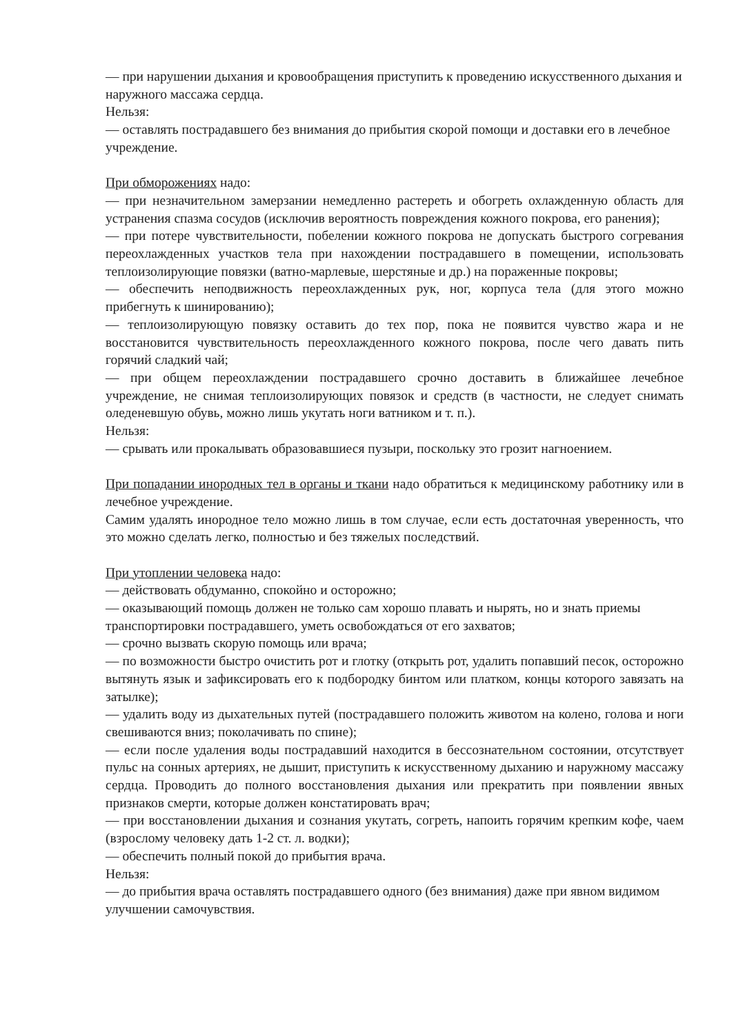— при нарушении дыхания и кровообращения приступить к проведению искусственного дыхания и наружного массажа сердца.
Нельзя:
— оставлять пострадавшего без внимания до прибытия скорой помощи и доставки его в лечебное учреждение.
При обморожениях надо:
— при незначительном замерзании немедленно растереть и обогреть охлажденную область для устранения спазма сосудов (исключив вероятность повреждения кожного покрова, его ранения);
— при потере чувствительности, побелении кожного покрова не допускать быстрого согревания переохлажденных участков тела при нахождении пострадавшего в помещении, использовать теплоизолирующие повязки (ватно-марлевые, шерстяные и др.) на пораженные покровы;
— обеспечить неподвижность переохлажденных рук, ног, корпуса тела (для этого можно прибегнуть к шинированию);
— теплоизолирующую повязку оставить до тех пор, пока не появится чувство жара и не восстановится чувствительность переохлажденного кожного покрова, после чего давать пить горячий сладкий чай;
— при общем переохлаждении пострадавшего срочно доставить в ближайшее лечебное учреждение, не снимая теплоизолирующих повязок и средств (в частности, не следует снимать оледеневшую обувь, можно лишь укутать ноги ватником и т. п.).
Нельзя:
— срывать или прокалывать образовавшиеся пузыри, поскольку это грозит нагноением.
При попадании инородных тел в органы и ткани надо обратиться к медицинскому работнику или в лечебное учреждение.
Самим удалять инородное тело можно лишь в том случае, если есть достаточная уверенность, что это можно сделать легко, полностью и без тяжелых последствий.
При утоплении человека надо:
— действовать обдуманно, спокойно и осторожно;
— оказывающий помощь должен не только сам хорошо плавать и нырять, но и знать приемы транспортировки пострадавшего, уметь освобождаться от его захватов;
— срочно вызвать скорую помощь или врача;
— по возможности быстро очистить рот и глотку (открыть рот, удалить попавший песок, осторожно вытянуть язык и зафиксировать его к подбородку бинтом или платком, концы которого завязать на затылке);
— удалить воду из дыхательных путей (пострадавшего положить животом на колено, голова и ноги свешиваются вниз; поколачивать по спине);
— если после удаления воды пострадавший находится в бессознательном состоянии, отсутствует пульс на сонных артериях, не дышит, приступить к искусственному дыханию и наружному массажу сердца. Проводить до полного восстановления дыхания или прекратить при появлении явных признаков смерти, которые должен констатировать врач;
— при восстановлении дыхания и сознания укутать, согреть, напоить горячим крепким кофе, чаем (взрослому человеку дать 1-2 ст. л. водки);
— обеспечить полный покой до прибытия врача.
Нельзя:
— до прибытия врача оставлять пострадавшего одного (без внимания) даже при явном видимом улучшении самочувствия.